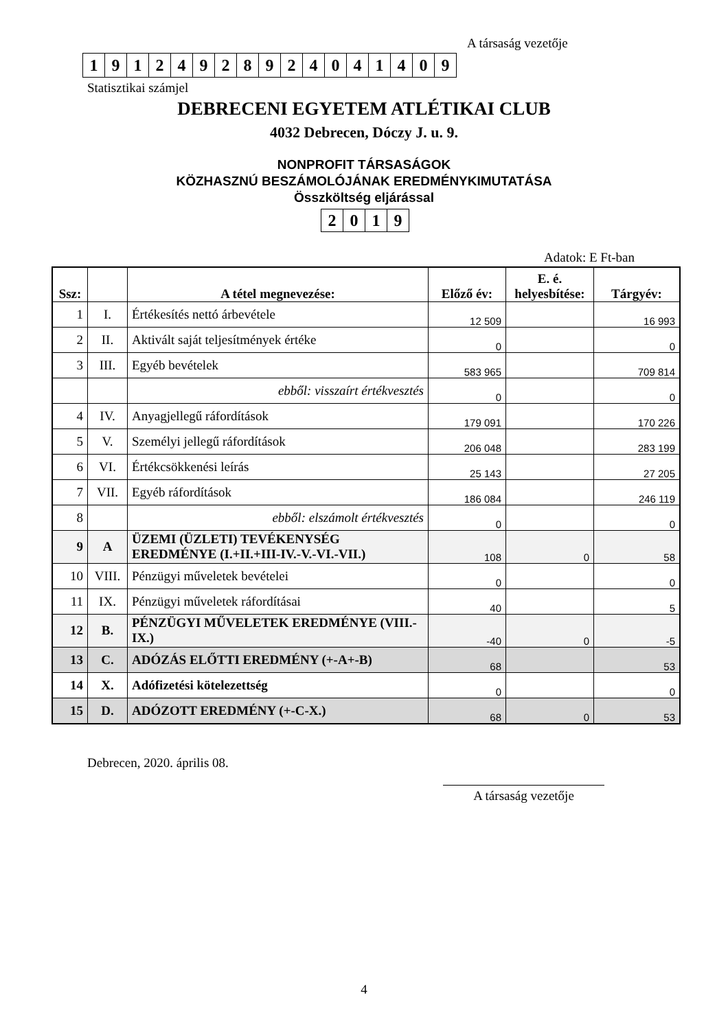A társaság vezetője
| 1 | 9 | 1 | 2 | 4 | 9 | 2 | 8 | 9 | 2 | 4 | 0 | 4 | 1 | 4 | 0 | 9 |
Statisztikai számjel
DEBRECENI EGYETEM ATLÉTIKAI CLUB
4032 Debrecen, Dóczy J. u. 9.
NONPROFIT TÁRSASÁGOK
KÖZHASZNÚ BESZÁMOLÓJÁNAK EREDMÉNYKIMUTATÁSA
Összköltség eljárással
| 2 | 0 | 1 | 9 |
Adatok: E Ft-ban
| Ssz: | | A tétel megnevezése: | Előző év: | E. é. helyesbítése: | Tárgyév: |
| --- | --- | --- | --- | --- | --- |
| 1 | I. | Értékesítés nettó árbevétele | 12 509 | | 16 993 |
| 2 | II. | Aktivált saját teljesítmények értéke | 0 | | 0 |
| 3 | III. | Egyéb bevételek | 583 965 | | 709 814 |
| | | ebből: visszaírt értékvesztés | 0 | | 0 |
| 4 | IV. | Anyagjellegű ráfordítások | 179 091 | | 170 226 |
| 5 | V. | Személyi jellegű ráfordítások | 206 048 | | 283 199 |
| 6 | VI. | Értékcsökkenési leírás | 25 143 | | 27 205 |
| 7 | VII. | Egyéb ráfordítások | 186 084 | | 246 119 |
| 8 | | ebből: elszámolt értékvesztés | 0 | | 0 |
| 9 | A | ÜZEMI (ÜZLETI) TEVÉKENYSÉG EREDMÉNYE (I.+II.+III-IV.-V.-VI.-VII.) | 108 | 0 | 58 |
| 10 | VIII. | Pénzügyi műveletek bevételei | 0 | | 0 |
| 11 | IX. | Pénzügyi műveletek ráfordításai | 40 | | 5 |
| 12 | B. | PÉNZÜGYI MŰVELETEK EREDMÉNYE (VIII.-IX.) | -40 | 0 | -5 |
| 13 | C. | ADÓZÁS ELŐTTI EREDMÉNY (+-A+-B) | 68 | | 53 |
| 14 | X. | Adófizetési kötelezettség | 0 | | 0 |
| 15 | D. | ADÓZOTT EREDMÉNY (+-C-X.) | 68 | 0 | 53 |
Debrecen, 2020. április 08.
A társaság vezetője
4